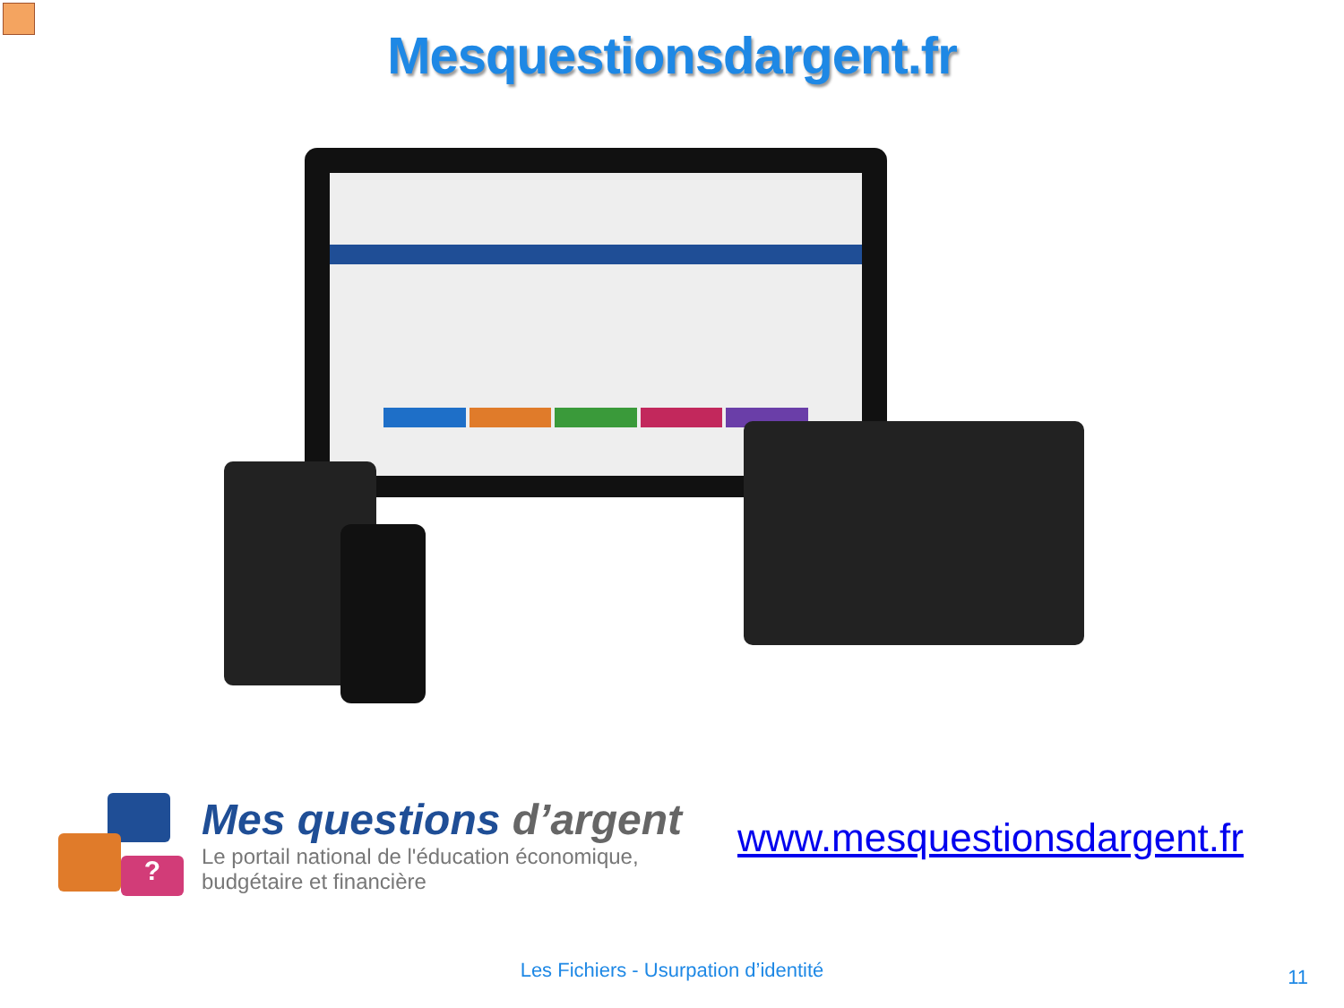Mesquestionsdargent.fr
?
Mes questions d’argent
Le portail national de l'éducation économique,
budgétaire et financière
www.mesquestionsdargent.fr
Les Fichiers - Usurpation d’identité 11